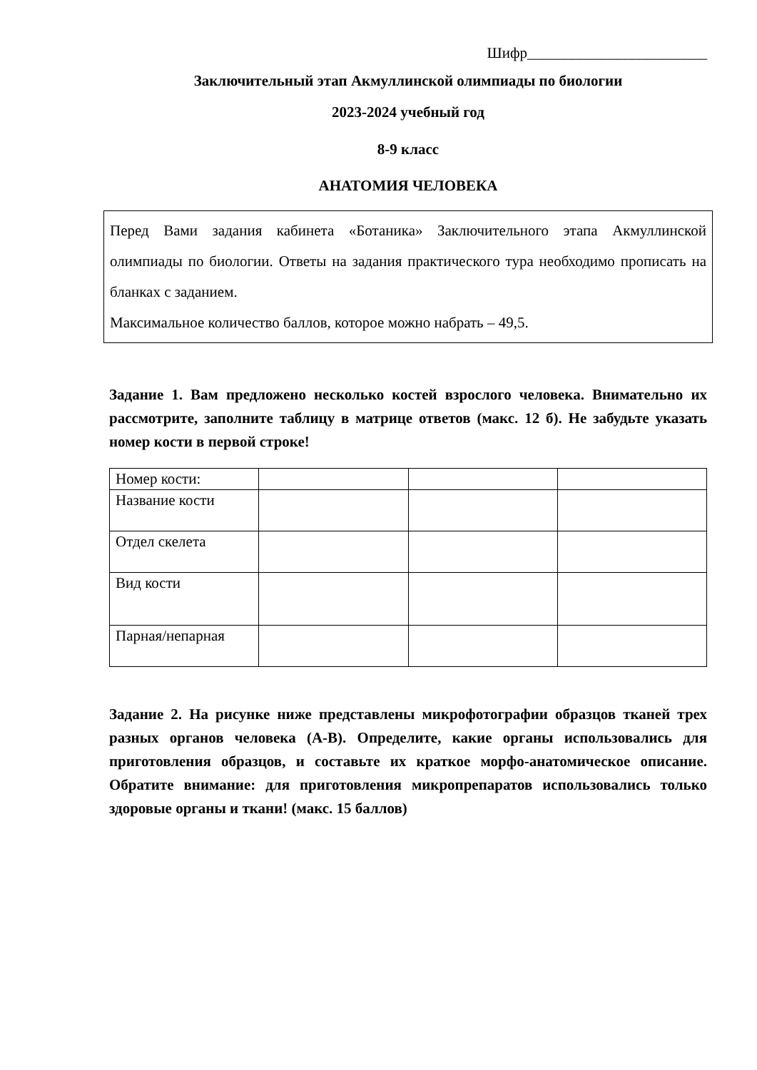Шифр________________________
Заключительный этап Акмуллинской олимпиады по биологии
2023-2024 учебный год
8-9 класс
АНАТОМИЯ ЧЕЛОВЕКА
Перед Вами задания кабинета «Ботаника» Заключительного этапа Акмуллинской олимпиады по биологии. Ответы на задания практического тура необходимо прописать на бланках с заданием.
Максимальное количество баллов, которое можно набрать – 49,5.
Задание 1. Вам предложено несколько костей взрослого человека. Внимательно их рассмотрите, заполните таблицу в матрице ответов (макс. 12 б). Не забудьте указать номер кости в первой строке!
| Номер кости: | | | |
| Название кости | | | |
| Отдел скелета | | | |
| Вид кости | | | |
| Парная/непарная | | | |
Задание 2. На рисунке ниже представлены микрофотографии образцов тканей трех разных органов человека (А-В). Определите, какие органы использовались для приготовления образцов, и составьте их краткое морфо-анатомическое описание. Обратите внимание: для приготовления микропрепаратов использовались только здоровые органы и ткани! (макс. 15 баллов)